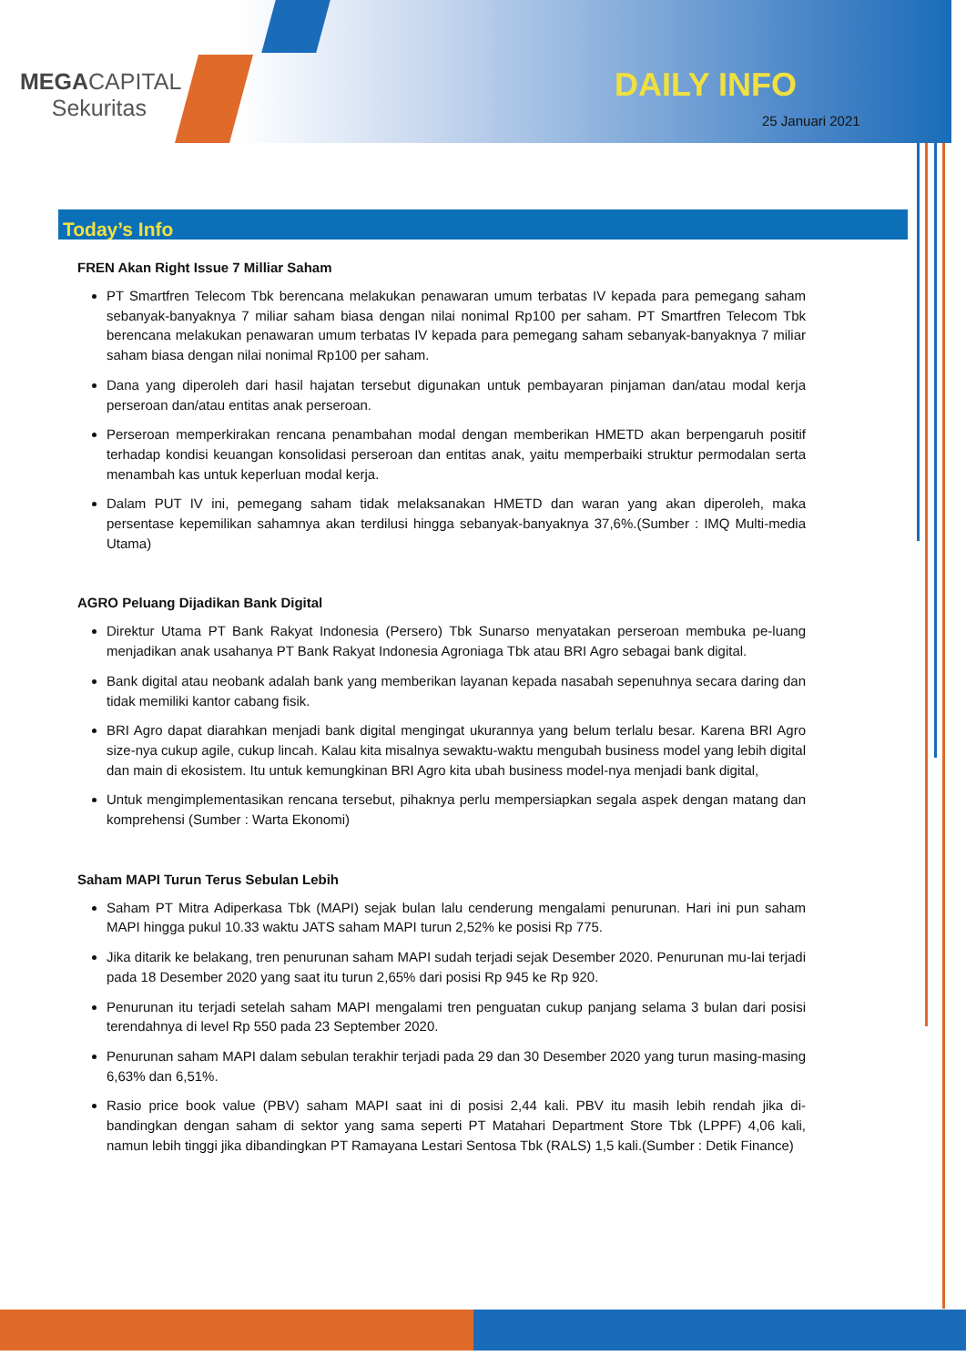MEGACAPITAL
Sekuritas
DAILY INFO
25 Januari 2021
Today’s Info
FREN Akan Right Issue 7 Milliar Saham
PT Smartfren Telecom Tbk berencana melakukan penawaran umum terbatas IV kepada para pemegang saham sebanyak-banyaknya 7 miliar saham biasa dengan nilai nonimal Rp100 per saham. PT Smartfren Telecom Tbk berencana melakukan penawaran umum terbatas IV kepada para pemegang saham sebanyak-banyaknya 7 miliar saham biasa dengan nilai nonimal Rp100 per saham.
Dana yang diperoleh dari hasil hajatan tersebut digunakan untuk pembayaran pinjaman dan/atau modal kerja perseroan dan/atau entitas anak perseroan.
Perseroan memperkirakan rencana penambahan modal dengan memberikan HMETD akan berpengaruh positif terhadap kondisi keuangan konsolidasi perseroan dan entitas anak, yaitu memperbaiki struktur permodalan serta menambah kas untuk keperluan modal kerja.
Dalam PUT IV ini, pemegang saham tidak melaksanakan HMETD dan waran yang akan diperoleh, maka persentase kepemilikan sahamnya akan terdilusi hingga sebanyak-banyaknya 37,6%.(Sumber : IMQ Multi-media Utama)
AGRO Peluang Dijadikan Bank Digital
Direktur Utama PT Bank Rakyat Indonesia (Persero) Tbk Sunarso menyatakan perseroan membuka pe-luang menjadikan anak usahanya PT Bank Rakyat Indonesia Agroniaga Tbk atau BRI Agro sebagai bank digital.
Bank digital atau neobank adalah bank yang memberikan layanan kepada nasabah sepenuhnya secara daring dan tidak memiliki kantor cabang fisik.
BRI Agro dapat diarahkan menjadi bank digital mengingat ukurannya yang belum terlalu besar. Karena BRI Agro size-nya cukup agile, cukup lincah. Kalau kita misalnya sewaktu-waktu mengubah business model yang lebih digital dan main di ekosistem. Itu untuk kemungkinan BRI Agro kita ubah business model-nya menjadi bank digital,
Untuk mengimplementasikan rencana tersebut, pihaknya perlu mempersiapkan segala aspek dengan matang dan komprehensi (Sumber : Warta Ekonomi)
Saham MAPI Turun Terus Sebulan Lebih
Saham PT Mitra Adiperkasa Tbk (MAPI) sejak bulan lalu cenderung mengalami penurunan. Hari ini pun saham MAPI hingga pukul 10.33 waktu JATS saham MAPI turun 2,52% ke posisi Rp 775.
Jika ditarik ke belakang, tren penurunan saham MAPI sudah terjadi sejak Desember 2020. Penurunan mu-lai terjadi pada 18 Desember 2020 yang saat itu turun 2,65% dari posisi Rp 945 ke Rp 920.
Penurunan itu terjadi setelah saham MAPI mengalami tren penguatan cukup panjang selama 3 bulan dari posisi terendahnya di level Rp 550 pada 23 September 2020.
Penurunan saham MAPI dalam sebulan terakhir terjadi pada 29 dan 30 Desember 2020 yang turun masing-masing 6,63% dan 6,51%.
Rasio price book value (PBV) saham MAPI saat ini di posisi 2,44 kali. PBV itu masih lebih rendah jika di-bandingkan dengan saham di sektor yang sama seperti PT Matahari Department Store Tbk (LPPF) 4,06 kali, namun lebih tinggi jika dibandingkan PT Ramayana Lestari Sentosa Tbk (RALS) 1,5 kali.(Sumber : Detik Finance)